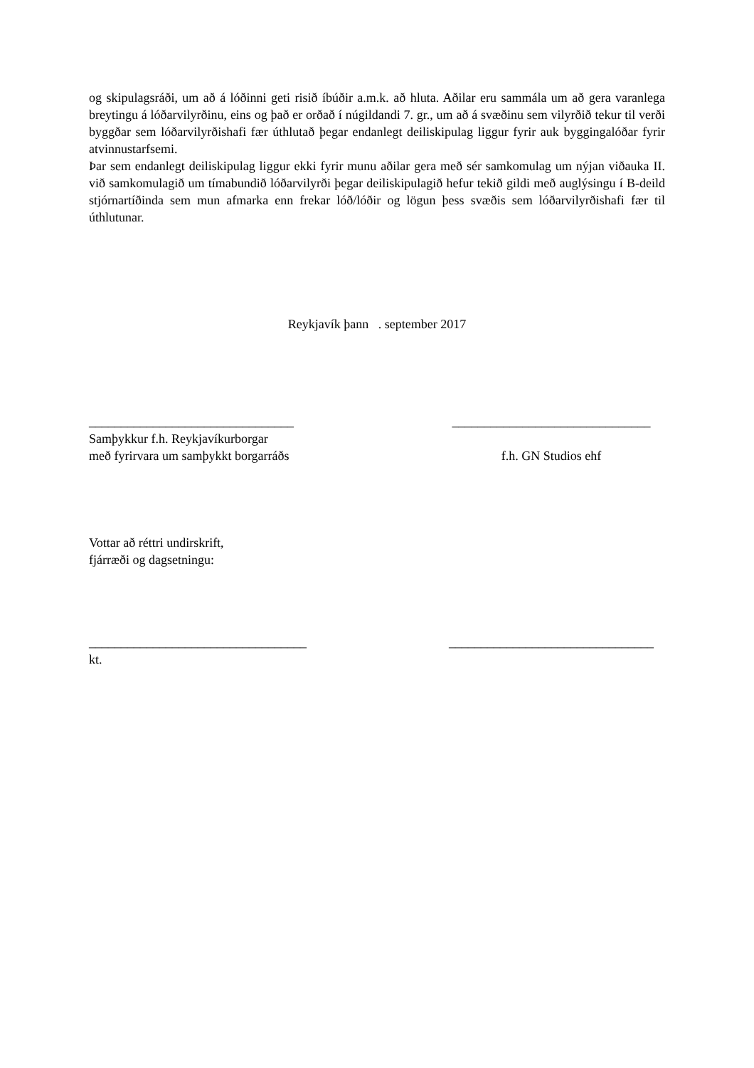og skipulagsráði, um að á lóðinni geti risið íbúðir a.m.k. að hluta. Aðilar eru sammála um að gera varanlega breytingu á lóðarvilyrðinu, eins og það er orðað í núgildandi 7. gr., um að á svæðinu sem vilyrðið tekur til verði byggðar sem lóðarvilyrðishafi fær úthlutað þegar endanlegt deiliskipulag liggur fyrir auk byggingalóðar fyrir atvinnustarfsemi.
Þar sem endanlegt deiliskipulag liggur ekki fyrir munu aðilar gera með sér samkomulag um nýjan viðauka II. við samkomulagið um tímabundið lóðarvilyrði þegar deiliskipulagið hefur tekið gildi með auglýsingu í B-deild stjórnartíðinda sem mun afmarka enn frekar lóð/lóðir og lögun þess svæðis sem lóðarvilyrðishafi fær til úthlutunar.
Reykjavík þann . september 2017
________________________________
Samþykkur f.h. Reykjavíkurborgar
með fyrirvara um samþykkt borgarráðs
_______________________________
f.h. GN Studios ehf
Vottar að réttri undirskrift,
fjárræði og dagsetningu:
__________________________________
kt.
________________________________